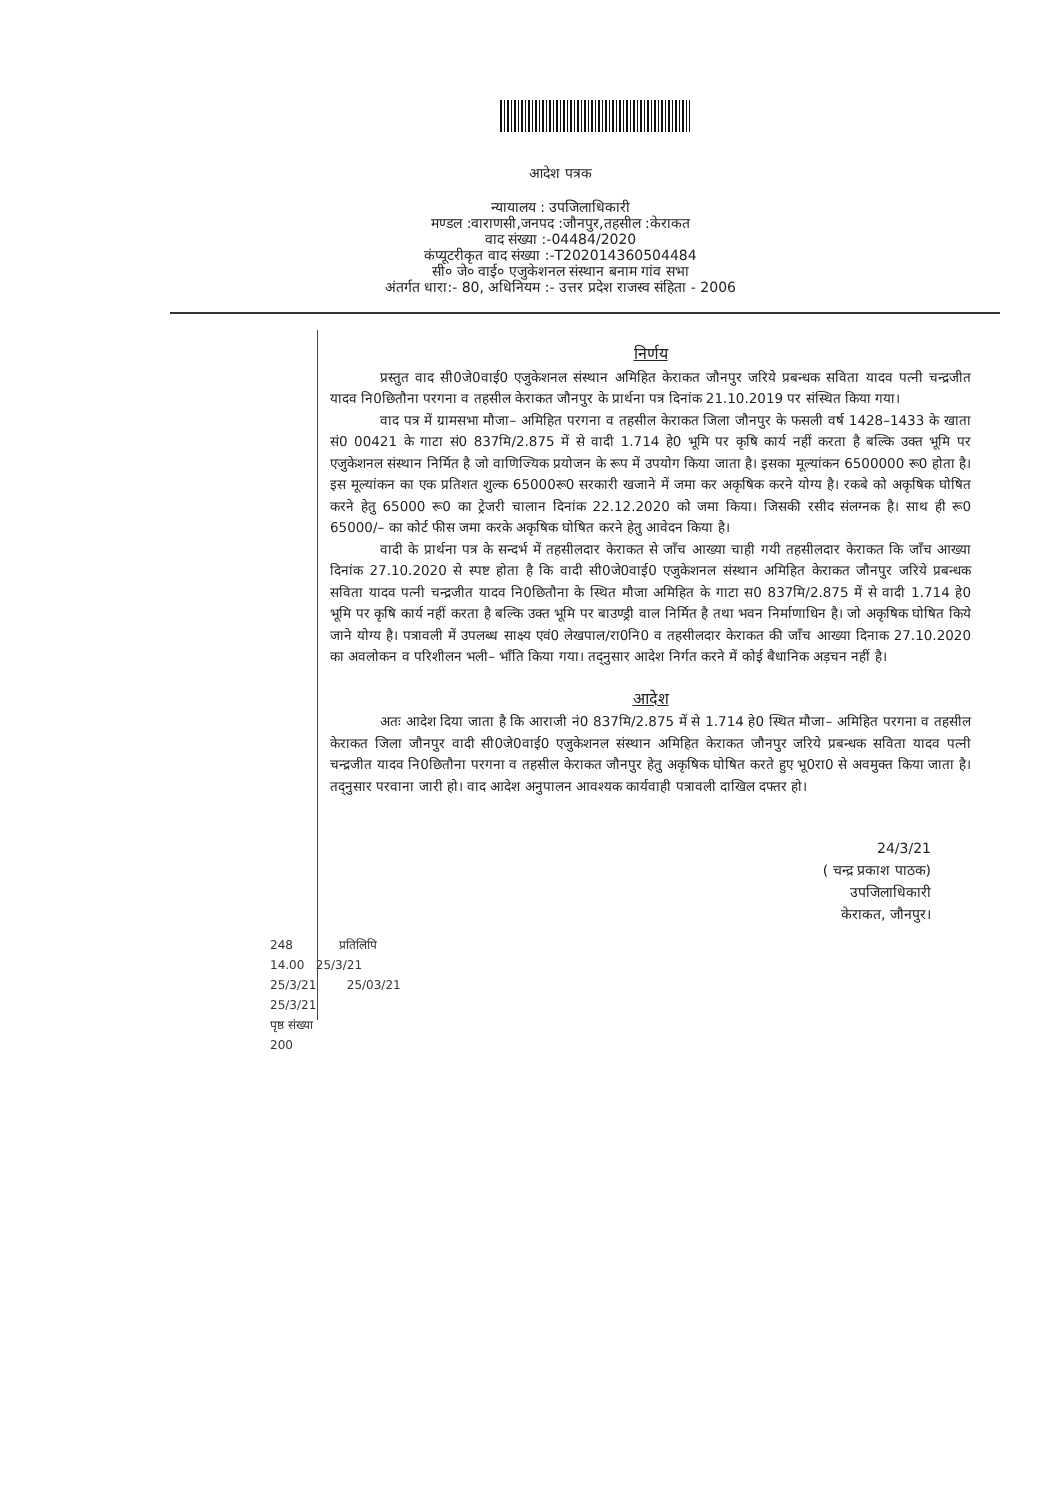आदेश पत्रक
न्यायालय : उपजिलाधिकारी
मण्डल :वाराणसी,जनपद :जौनपुर,तहसील :केराकत
वाद संख्या :-04484/2020
कंप्यूटरीकृत वाद संख्या :-T202014360504484
सी० जे० वाई० एजुकेशनल संस्थान बनाम गांव सभा
अंतर्गत धारा:- 80, अधिनियम :- उत्तर प्रदेश राजस्व संहिता - 2006
निर्णय
प्रस्तुत वाद सी0जे0वाई0 एजुकेशनल संस्थान अमिहित केराकत जौनपुर जरिये प्रबन्धक सविता यादव पत्नी चन्द्रजीत यादव नि0छितौना परगना व तहसील केराकत जौनपुर के प्रार्थना पत्र दिनांक 21.10.2019 पर संस्थित किया गया।
वाद पत्र में ग्रामसभा मौजा– अमिहित परगना व तहसील केराकत जिला जौनपुर के फसली वर्ष 1428–1433 के खाता सं0 00421 के गाटा सं0 837मि/2.875 में से वादी 1.714 हे0 भूमि पर कृषि कार्य नहीं करता है बल्कि उक्त भूमि पर एजुकेशनल संस्थान निर्मित है जो वाणिज्यिक प्रयोजन के रूप में उपयोग किया जाता है। इसका मूल्यांकन 6500000 रू0 होता है। इस मूल्यांकन का एक प्रतिशत शुल्क 65000रू0 सरकारी खजाने में जमा कर अकृषिक करने योग्य है। रकबे को अकृषिक घोषित करने हेतु 65000 रू0 का ट्रेजरी चालान दिनांक 22.12.2020 को जमा किया। जिसकी रसीद संलग्नक है। साथ ही रू0 65000/– का कोर्ट फीस जमा करके अकृषिक घोषित करने हेतु आवेदन किया है।
वादी के प्रार्थना पत्र के सन्दर्भ में तहसीलदार केराकत से जाँच आख्या चाही गयी तहसीलदार केराकत कि जाँच आख्या दिनांक 27.10.2020 से स्पष्ट होता है कि वादी सी0जे0वाई0 एजुकेशनल संस्थान अमिहित केराकत जौनपुर जरिये प्रबन्धक सविता यादव पत्नी चन्द्रजीत यादव नि0छितौना के स्थित मौजा अमिहित के गाटा स0 837मि/2.875 में से वादी 1.714 हे0 भूमि पर कृषि कार्य नहीं करता है बल्कि उक्त भूमि पर बाउण्ड्री वाल निर्मित है तथा भवन निर्माणाधिन है। जो अकृषिक घोषित किये जाने योग्य है। पत्रावली में उपलब्ध साक्ष्य एवं0 लेखपाल/रा0नि0 व तहसीलदार केराकत की जाँच आख्या दिनाक 27.10.2020 का अवलोकन व परिशीलन भली– भाँति किया गया। तद्नुसार आदेश निर्गत करने में कोई बैधानिक अड़चन नहीं है।
आदेश
अतः आदेश दिया जाता है कि आराजी नं0 837मि/2.875 में से 1.714 हे0 स्थित मौजा– अमिहित परगना व तहसील केराकत जिला जौनपुर वादी सी0जे0वाई0 एजुकेशनल संस्थान अमिहित केराकत जौनपुर जरिये प्रबन्धक सविता यादव पत्नी चन्द्रजीत यादव नि0छितौना परगना व तहसील केराकत जौनपुर हेतु अकृषिक घोषित करते हुए भू0रा0 से अवमुक्त किया जाता है। तद्नुसार परवाना जारी हो। वाद आदेश अनुपालन आवश्यक कार्यवाही पत्रावली दाखिल दफ्तर हो।
24/3/21
( चन्द्र प्रकाश पाठक)
उपजिलाधिकारी
केराकत, जौनपुर।
248 प्रतिलिपि
14.00 25/3/21
25/3/21 25/03/21
25/3/21
पृष्ठ संख्या
200